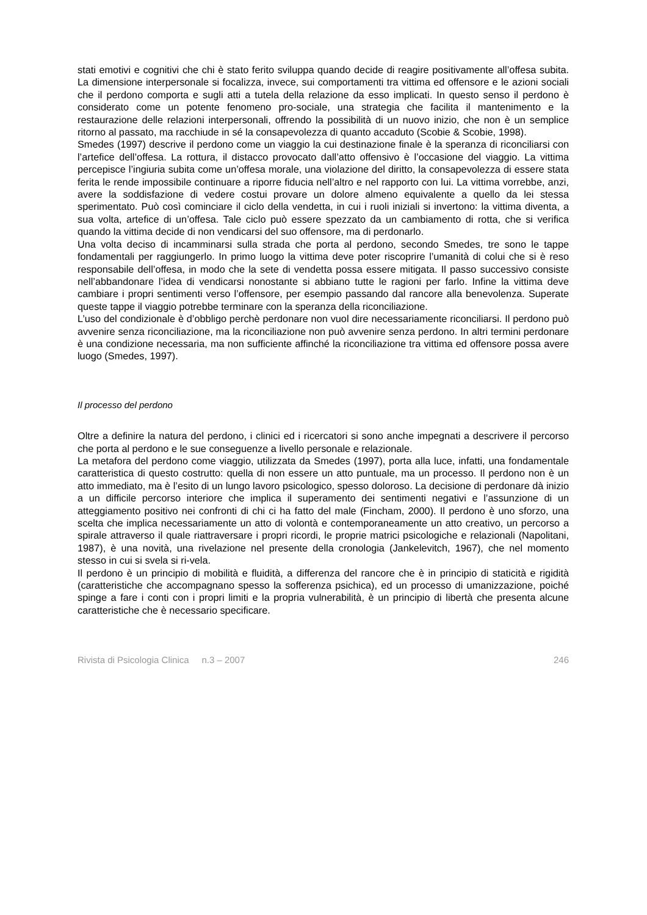stati emotivi e cognitivi che chi è stato ferito sviluppa quando decide di reagire positivamente all’offesa subita. La dimensione interpersonale si focalizza, invece, sui comportamenti tra vittima ed offensore e le azioni sociali che il perdono comporta e sugli atti a tutela della relazione da esso implicati. In questo senso il perdono è considerato come un potente fenomeno pro-sociale, una strategia che facilita il mantenimento e la restaurazione delle relazioni interpersonali, offrendo la possibilità di un nuovo inizio, che non è un semplice ritorno al passato, ma racchiude in sé la consapevolezza di quanto accaduto (Scobie & Scobie, 1998).
Smedes (1997) descrive il perdono come un viaggio la cui destinazione finale è la speranza di riconciliarsi con l’artefice dell’offesa. La rottura, il distacco provocato dall’atto offensivo è l’occasione del viaggio. La vittima percepisce l’ingiuria subita come un’offesa morale, una violazione del diritto, la consapevolezza di essere stata ferita le rende impossibile continuare a riporre fiducia nell’altro e nel rapporto con lui. La vittima vorrebbe, anzi, avere la soddisfazione di vedere costui provare un dolore almeno equivalente a quello da lei stessa sperimentato. Può così cominciare il ciclo della vendetta, in cui i ruoli iniziali si invertono: la vittima diventa, a sua volta, artefice di un’offesa. Tale ciclo può essere spezzato da un cambiamento di rotta, che si verifica quando la vittima decide di non vendicarsi del suo offensore, ma di perdonarlo.
Una volta deciso di incamminarsi sulla strada che porta al perdono, secondo Smedes, tre sono le tappe fondamentali per raggiungerlo. In primo luogo la vittima deve poter riscoprire l’umanità di colui che si è reso responsabile dell’offesa, in modo che la sete di vendetta possa essere mitigata. Il passo successivo consiste nell’abbandonare l’idea di vendicarsi nonostante si abbiano tutte le ragioni per farlo. Infine la vittima deve cambiare i propri sentimenti verso l’offensore, per esempio passando dal rancore alla benevolenza. Superate queste tappe il viaggio potrebbe terminare con la speranza della riconciliazione.
L’uso del condizionale è d’obbligo perchè perdonare non vuol dire necessariamente riconciliarsi. Il perdono può avvenire senza riconciliazione, ma la riconciliazione non può avvenire senza perdono. In altri termini perdonare è una condizione necessaria, ma non sufficiente affinché la riconciliazione tra vittima ed offensore possa avere luogo (Smedes, 1997).
Il processo del perdono
Oltre a definire la natura del perdono, i clinici ed i ricercatori si sono anche impegnati a descrivere il percorso che porta al perdono e le sue conseguenze a livello personale e relazionale.
La metafora del perdono come viaggio, utilizzata da Smedes (1997), porta alla luce, infatti, una fondamentale caratteristica di questo costrutto: quella di non essere un atto puntuale, ma un processo. Il perdono non è un atto immediato, ma è l’esito di un lungo lavoro psicologico, spesso doloroso. La decisione di perdonare dà inizio a un difficile percorso interiore che implica il superamento dei sentimenti negativi e l’assunzione di un atteggiamento positivo nei confronti di chi ci ha fatto del male (Fincham, 2000). Il perdono è uno sforzo, una scelta che implica necessariamente un atto di volontà e contemporaneamente un atto creativo, un percorso a spirale attraverso il quale riattraversare i propri ricordi, le proprie matrici psicologiche e relazionali (Napolitani, 1987), è una novità, una rivelazione nel presente della cronologia (Jankelevitch, 1967), che nel momento stesso in cui si svela si ri-vela.
Il perdono è un principio di mobilità e fluidità, a differenza del rancore che è in principio di staticità e rigidità (caratteristiche che accompagnano spesso la sofferenza psichica), ed un processo di umanizzazione, poiché spinge a fare i conti con i propri limiti e la propria vulnerabilità, è un principio di libertà che presenta alcune caratteristiche che è necessario specificare.
Rivista di Psicologia Clinica n.3 – 2007 246